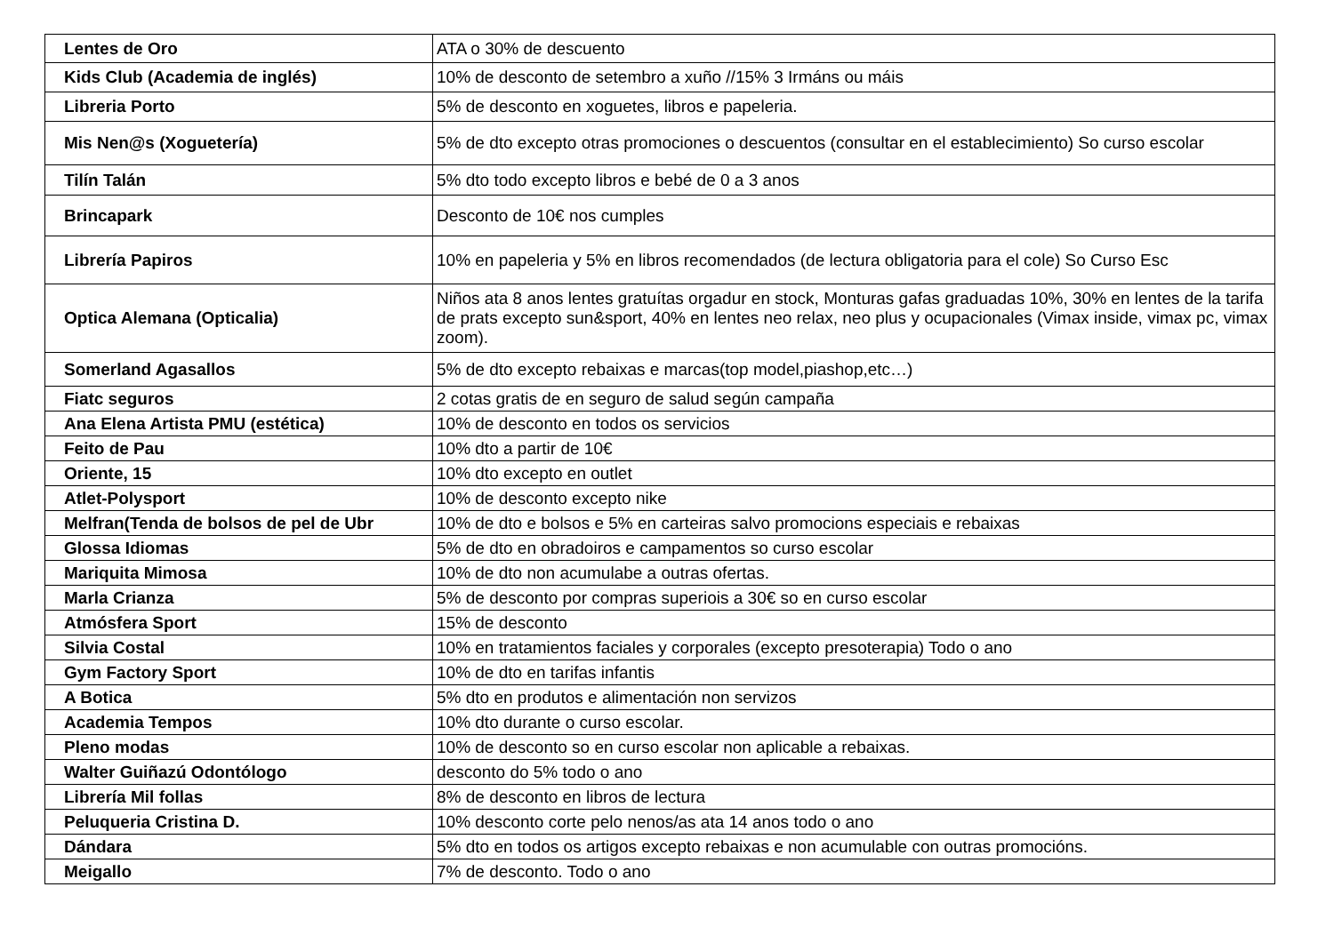| Lentes de Oro | ATA o 30% de descuento |
| Kids Club (Academia de inglés) | 10% de desconto de setembro a xuño //15% 3 Irmáns ou máis |
| Libreria Porto | 5% de desconto en xoguetes, libros e papeleria. |
| Mis Nen@s (Xoguetería) | 5% de dto excepto otras promociones o descuentos (consultar en el establecimiento) So curso escolar |
| Tilín Talán | 5% dto todo excepto libros e bebé de 0 a 3 anos |
| Brincapark | Desconto de 10€ nos cumples |
| Librería Papiros | 10% en papeleria y 5% en libros recomendados (de lectura obligatoria para el cole) So Curso Esc |
| Optica Alemana (Opticalia) | Niños ata 8 anos lentes gratuítas orgadur en stock, Monturas gafas graduadas 10%, 30% en lentes de la tarifa de prats excepto sun&sport, 40% en lentes neo relax, neo plus y ocupacionales (Vimax inside, vimax pc, vimax zoom). |
| Somerland Agasallos | 5% de dto excepto rebaixas e marcas(top model,piashop,etc…) |
| Fiatc seguros | 2 cotas gratis de en seguro de salud según campaña |
| Ana Elena Artista PMU (estética) | 10% de desconto en todos os servicios |
| Feito de Pau | 10% dto a partir de 10€ |
| Oriente, 15 | 10% dto excepto en outlet |
| Atlet-Polysport | 10% de desconto excepto nike |
| Melfran(Tenda de bolsos de pel de Ubr | 10% de dto e bolsos e 5% en carteiras salvo promocions especiais e rebaixas |
| Glossa Idiomas | 5% de dto en obradoiros e campamentos so curso escolar |
| Mariquita Mimosa | 10% de dto non acumulabe a outras ofertas. |
| Marla Crianza | 5% de desconto por compras superiois a 30€ so en curso escolar |
| Atmósfera Sport | 15% de desconto |
| Silvia Costal | 10% en tratamientos faciales y corporales (excepto presoterapia) Todo o ano |
| Gym Factory Sport | 10% de dto en tarifas infantis |
| A Botica | 5% dto en produtos e alimentación non servizos |
| Academia Tempos | 10% dto durante o curso escolar. |
| Pleno modas | 10% de desconto so en curso escolar non aplicable a rebaixas. |
| Walter Guiñazú Odontólogo | desconto do 5% todo o ano |
| Librería Mil follas | 8% de desconto en libros de lectura |
| Peluqueria Cristina D. | 10% desconto corte pelo nenos/as ata 14 anos todo o ano |
| Dándara | 5% dto en todos os artigos excepto rebaixas e non acumulable con outras promocións. |
| Meigallo | 7% de desconto. Todo o ano |